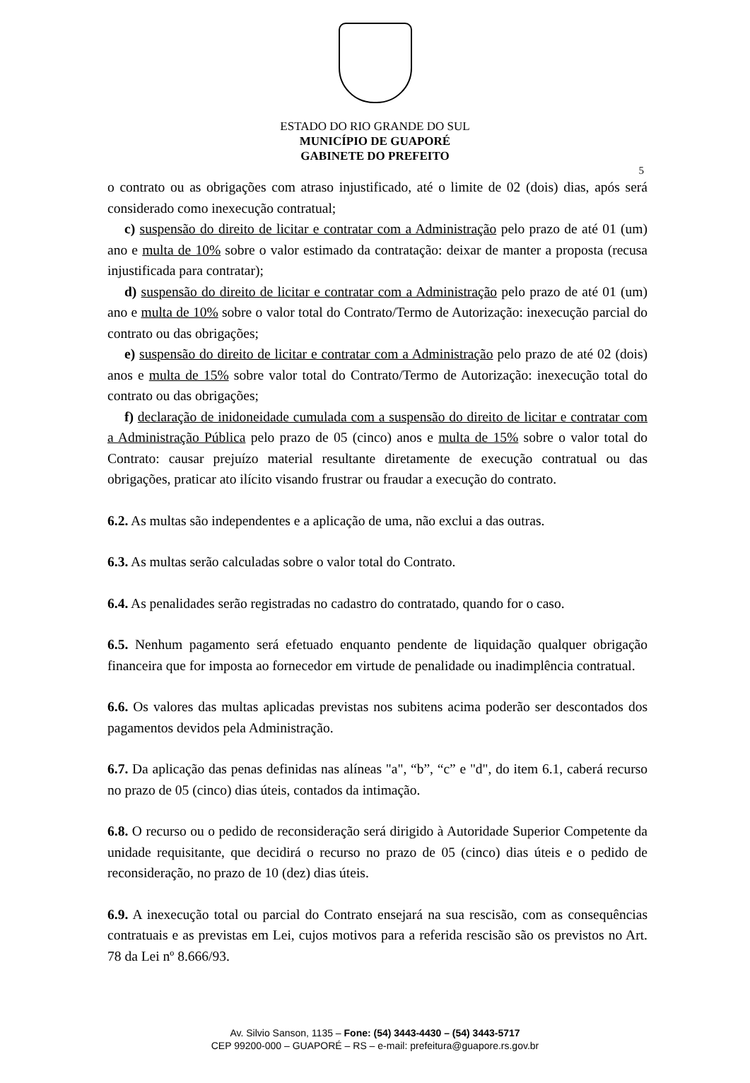ESTADO DO RIO GRANDE DO SUL
MUNICÍPIO DE GUAPORÉ
GABINETE DO PREFEITO
5
o contrato ou as obrigações com atraso injustificado, até o limite de 02 (dois) dias, após será considerado como inexecução contratual;
c) suspensão do direito de licitar e contratar com a Administração pelo prazo de até 01 (um) ano e multa de 10% sobre o valor estimado da contratação: deixar de manter a proposta (recusa injustificada para contratar);
d) suspensão do direito de licitar e contratar com a Administração pelo prazo de até 01 (um) ano e multa de 10% sobre o valor total do Contrato/Termo de Autorização: inexecução parcial do contrato ou das obrigações;
e) suspensão do direito de licitar e contratar com a Administração pelo prazo de até 02 (dois) anos e multa de 15% sobre valor total do Contrato/Termo de Autorização: inexecução total do contrato ou das obrigações;
f) declaração de inidoneidade cumulada com a suspensão do direito de licitar e contratar com a Administração Pública pelo prazo de 05 (cinco) anos e multa de 15% sobre o valor total do Contrato: causar prejuízo material resultante diretamente de execução contratual ou das obrigações, praticar ato ilícito visando frustrar ou fraudar a execução do contrato.
6.2. As multas são independentes e a aplicação de uma, não exclui a das outras.
6.3. As multas serão calculadas sobre o valor total do Contrato.
6.4. As penalidades serão registradas no cadastro do contratado, quando for o caso.
6.5. Nenhum pagamento será efetuado enquanto pendente de liquidação qualquer obrigação financeira que for imposta ao fornecedor em virtude de penalidade ou inadimplência contratual.
6.6. Os valores das multas aplicadas previstas nos subitens acima poderão ser descontados dos pagamentos devidos pela Administração.
6.7. Da aplicação das penas definidas nas alíneas "a", “b”, “c” e "d", do item 6.1, caberá recurso no prazo de 05 (cinco) dias úteis, contados da intimação.
6.8. O recurso ou o pedido de reconsideração será dirigido à Autoridade Superior Competente da unidade requisitante, que decidirá o recurso no prazo de 05 (cinco) dias úteis e o pedido de reconsideração, no prazo de 10 (dez) dias úteis.
6.9. A inexecução total ou parcial do Contrato ensejará na sua rescisão, com as consequências contratuais e as previstas em Lei, cujos motivos para a referida rescisão são os previstos no Art. 78 da Lei nº 8.666/93.
Av. Silvio Sanson, 1135 – Fone: (54) 3443-4430 – (54) 3443-5717
CEP 99200-000 – GUAPORÉ – RS – e-mail: prefeitura@guapore.rs.gov.br